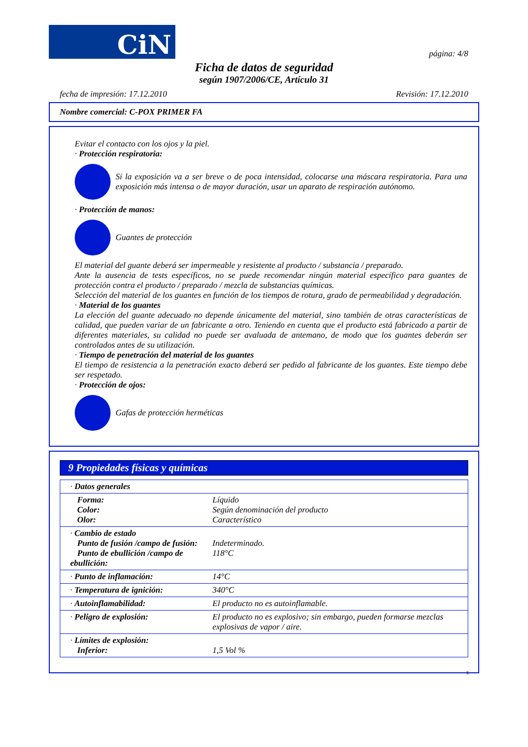CiN
página: 4/8
Ficha de datos de seguridad
según 1907/2006/CE, Artículo 31
fecha de impresión: 17.12.2010 Revisión: 17.12.2010
Nombre comercial: C-POX PRIMER FA
Evitar el contacto con los ojos y la piel.
· Protección respiratoria:
Si la exposición va a ser breve o de poca intensidad, colocarse una máscara respiratoria. Para una exposición más intensa o de mayor duración, usar un aparato de respiración autónomo.
· Protección de manos:
Guantes de protección
El material del guante deberá ser impermeable y resistente al producto / substancia / preparado.
Ante la ausencia de tests específicos, no se puede recomendar ningún material específico para guantes de protección contra el producto / preparado / mezcla de substancias químicas.
Selección del material de los guantes en función de los tiempos de rotura, grado de permeabilidad y degradación.
· Material de los guantes
La elección del guante adecuado no depende únicamente del material, sino también de otras características de calidad, que pueden variar de un fabricante a otro. Teniendo en cuenta que el producto está fabricado a partir de diferentes materiales, su calidad no puede ser avaluada de antemano, de modo que los guantes deberán ser controlados antes de su utilización.
· Tiempo de penetración del material de los guantes
El tiempo de resistencia a la penetración exacto deberá ser pedido al fabricante de los guantes. Este tiempo debe ser respetado.
· Protección de ojos:
Gafas de protección herméticas
9 Propiedades físicas y químicas
| · Datos generales | |
| Forma: Color: Olor: | Líquido Según denominación del producto Característico |
| · Cambio de estado Punto de fusión /campo de fusión: Punto de ebullición /campo de ebullición: | Indeterminado. 118°C |
| · Punto de inflamación: | 14°C |
| · Temperatura de ignición: | 340°C |
| · Autoinflamabilidad: | El producto no es autoinflamable. |
| · Peligro de explosión: | El producto no es explosivo; sin embargo, pueden formarse mezclas explosivas de vapor / aire. |
| · Límites de explosión: Inferior: | 1,5 Vol % |
E